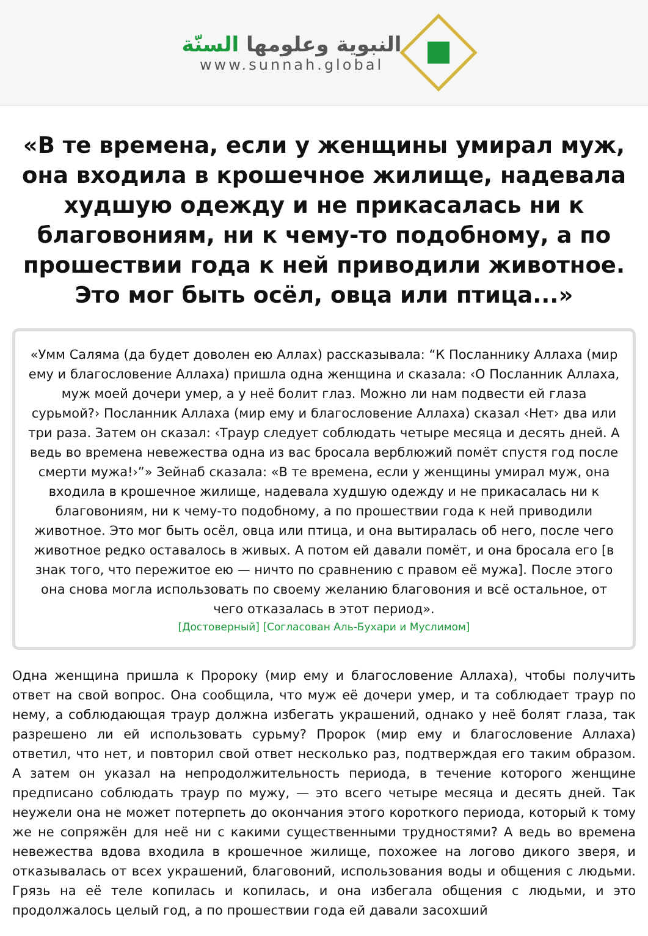النبوية وعلومها السنّة
www.sunnah.global
«В те времена, если у женщины умирал муж, она входила в крошечное жилище, надевала худшую одежду и не прикасалась ни к благовониям, ни к чему-то подобному, а по прошествии года к ней приводили животное. Это мог быть осёл, овца или птица...»
«Умм Саляма (да будет доволен ею Аллах) рассказывала: “К Посланнику Аллаха (мир ему и благословение Аллаха) пришла одна женщина и сказала: ‹О Посланник Аллаха, муж моей дочери умер, а у неё болит глаз. Можно ли нам подвести ей глаза сурьмой?› Посланник Аллаха (мир ему и благословение Аллаха) сказал ‹Нет› два или три раза. Затем он сказал: ‹Траур следует соблюдать четыре месяца и десять дней. А ведь во времена невежества одна из вас бросала верблюжий помёт спустя год после смерти мужа!›”» Зейнаб сказала: «В те времена, если у женщины умирал муж, она входила в крошечное жилище, надевала худшую одежду и не прикасалась ни к благовониям, ни к чему-то подобному, а по прошествии года к ней приводили животное. Это мог быть осёл, овца или птица, и она вытиралась об него, после чего животное редко оставалось в живых. А потом ей давали помёт, и она бросала его [в знак того, что пережитое ею — ничто по сравнению с правом её мужа]. После этого она снова могла использовать по своему желанию благовония и всё остальное, от чего отказалась в этот период».
[Достоверный] [Согласован Аль-Бухари и Муслимом]
Одна женщина пришла к Пророку (мир ему и благословение Аллаха), чтобы получить ответ на свой вопрос. Она сообщила, что муж её дочери умер, и та соблюдает траур по нему, а соблюдающая траур должна избегать украшений, однако у неё болят глаза, так разрешено ли ей использовать сурьму? Пророк (мир ему и благословение Аллаха) ответил, что нет, и повторил свой ответ несколько раз, подтверждая его таким образом. А затем он указал на непродолжительность периода, в течение которого женщине предписано соблюдать траур по мужу, — это всего четыре месяца и десять дней. Так неужели она не может потерпеть до окончания этого короткого периода, который к тому же не сопряжён для неё ни с какими существенными трудностями? А ведь во времена невежества вдова входила в крошечное жилище, похожее на логово дикого зверя, и отказывалась от всех украшений, благовоний, использования воды и общения с людьми. Грязь на её теле копилась и копилась, и она избегала общения с людьми, и это продолжалось целый год, а по прошествии года ей давали засохший